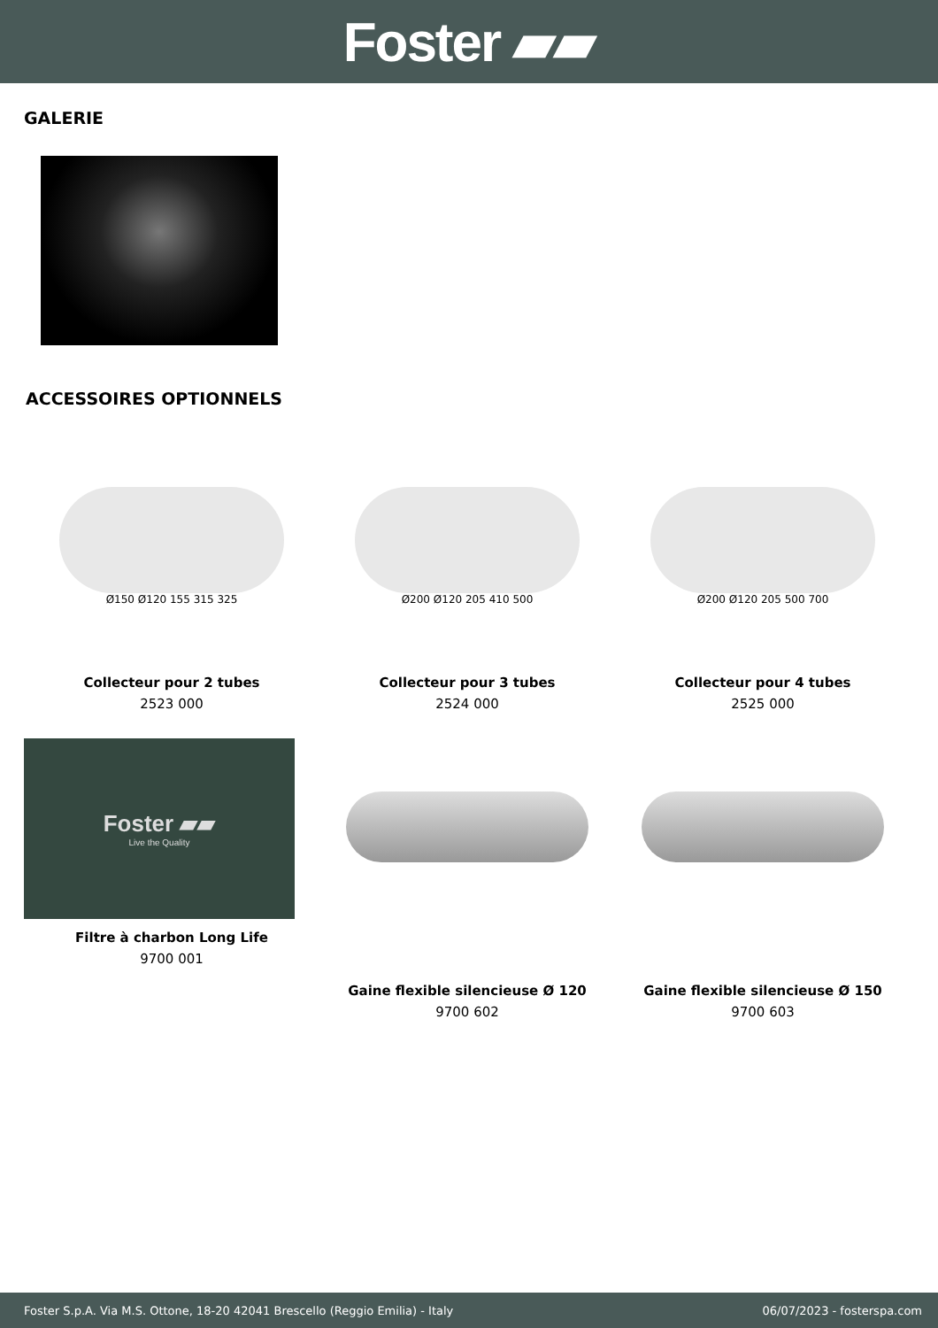Foster ▰▰
GALERIE
ACCESSOIRES OPTIONNELS
Ø150 Ø120 155 315 325
Collecteur pour 2 tubes
2523 000
Ø200 Ø120 205 410 500
Collecteur pour 3 tubes
2524 000
Ø200 Ø120 205 500 700
Collecteur pour 4 tubes
2525 000
Foster ▰▰
Live the Quality
Filtre à charbon Long Life
9700 001
Gaine flexible silencieuse Ø 120
9700 602
Gaine flexible silencieuse Ø 150
9700 603
Foster S.p.A. Via M.S. Ottone, 18-20 42041 Brescello (Reggio Emilia) - Italy 06/07/2023 - fosterspa.com